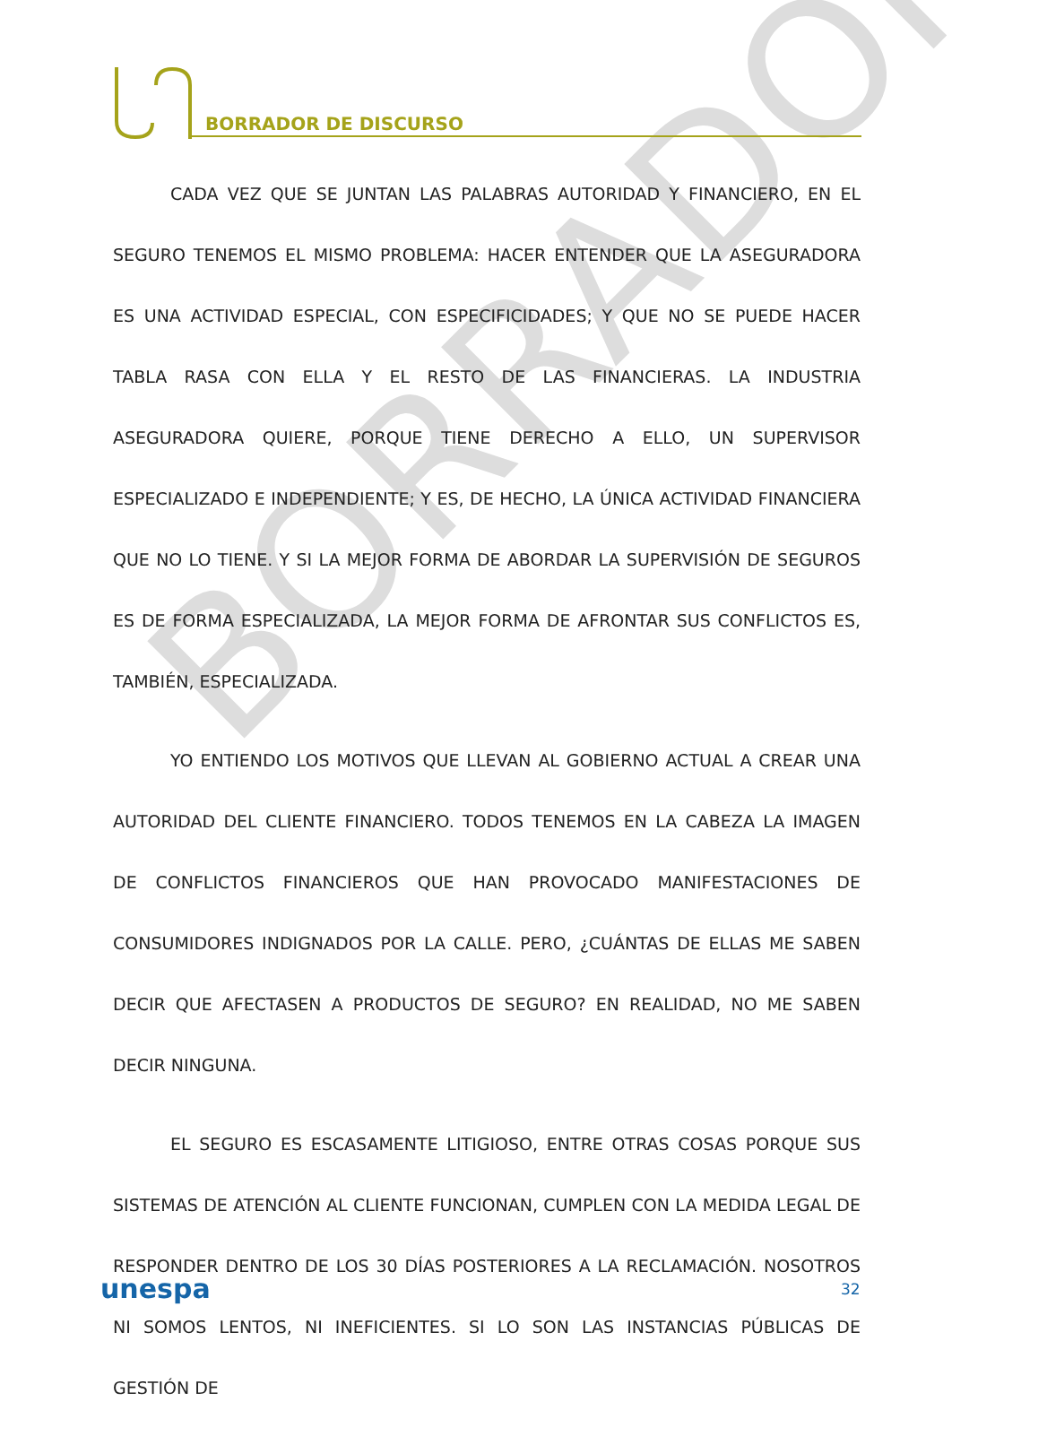BORRADOR DE DISCURSO
BORRADOR
CADA VEZ QUE SE JUNTAN LAS PALABRAS AUTORIDAD Y FINANCIERO, EN EL SEGURO TENEMOS EL MISMO PROBLEMA: HACER ENTENDER QUE LA ASEGURADORA ES UNA ACTIVIDAD ESPECIAL, CON ESPECIFICIDADES; Y QUE NO SE PUEDE HACER TABLA RASA CON ELLA Y EL RESTO DE LAS FINANCIERAS. LA INDUSTRIA ASEGURADORA QUIERE, PORQUE TIENE DERECHO A ELLO, UN SUPERVISOR ESPECIALIZADO E INDEPENDIENTE; Y ES, DE HECHO, LA ÚNICA ACTIVIDAD FINANCIERA QUE NO LO TIENE. Y SI LA MEJOR FORMA DE ABORDAR LA SUPERVISIÓN DE SEGUROS ES DE FORMA ESPECIALIZADA, LA MEJOR FORMA DE AFRONTAR SUS CONFLICTOS ES, TAMBIÉN, ESPECIALIZADA.
YO ENTIENDO LOS MOTIVOS QUE LLEVAN AL GOBIERNO ACTUAL A CREAR UNA AUTORIDAD DEL CLIENTE FINANCIERO. TODOS TENEMOS EN LA CABEZA LA IMAGEN DE CONFLICTOS FINANCIEROS QUE HAN PROVOCADO MANIFESTACIONES DE CONSUMIDORES INDIGNADOS POR LA CALLE. PERO, ¿CUÁNTAS DE ELLAS ME SABEN DECIR QUE AFECTASEN A PRODUCTOS DE SEGURO? EN REALIDAD, NO ME SABEN DECIR NINGUNA.
EL SEGURO ES ESCASAMENTE LITIGIOSO, ENTRE OTRAS COSAS PORQUE SUS SISTEMAS DE ATENCIÓN AL CLIENTE FUNCIONAN, CUMPLEN CON LA MEDIDA LEGAL DE RESPONDER DENTRO DE LOS 30 DÍAS POSTERIORES A LA RECLAMACIÓN. NOSOTROS NI SOMOS LENTOS, NI INEFICIENTES. SI LO SON LAS INSTANCIAS PÚBLICAS DE GESTIÓN DE
unespa 32